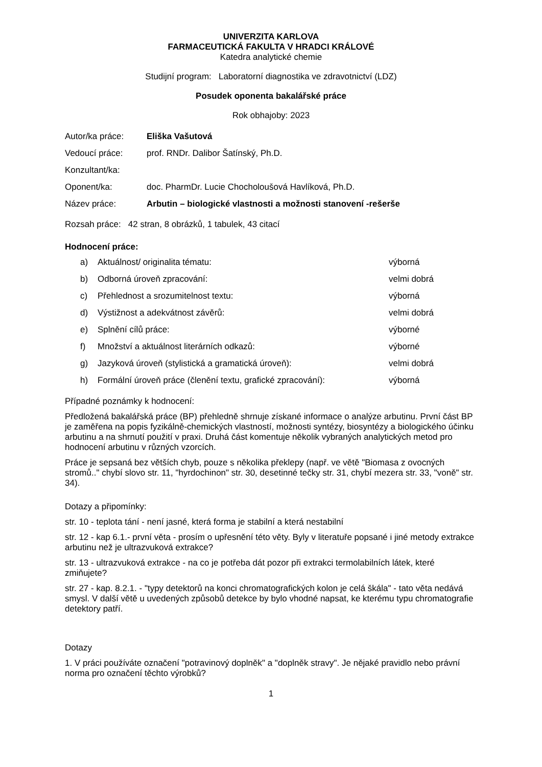UNIVERZITA KARLOVA
FARMACEUTICKÁ FAKULTA V HRADCI KRÁLOVÉ
Katedra analytické chemie
Studijní program: Laboratorní diagnostika ve zdravotnictví (LDZ)
Posudek oponenta bakalářské práce
Rok obhajoby: 2023
| Autor/ka práce: | Eliška Vašutová |
| Vedoucí práce: | prof. RNDr. Dalibor Šatínský, Ph.D. |
| Konzultant/ka: | |
| Oponent/ka: | doc. PharmDr. Lucie Chocholoušová Havlíková, Ph.D. |
| Název práce: | Arbutin – biologické vlastnosti a možnosti stanovení -rešerše |
Rozsah práce: 42 stran, 8 obrázků, 1 tabulek, 43 citací
Hodnocení práce:
| a) | Aktuálnost/ originalita tématu: | výborná |
| b) | Odborná úroveň zpracování: | velmi dobrá |
| c) | Přehlednost a srozumitelnost textu: | výborná |
| d) | Výstižnost a adekvátnost závěrů: | velmi dobrá |
| e) | Splnění cílů práce: | výborné |
| f) | Množství a aktuálnost literárních odkazů: | výborné |
| g) | Jazyková úroveň (stylistická a gramatická úroveň): | velmi dobrá |
| h) | Formální úroveň práce (členění textu, grafické zpracování): | výborná |
Případné poznámky k hodnocení:
Předložená bakalářská práce (BP) přehledně shrnuje získané informace o analýze arbutinu. První část BP je zaměřena na popis fyzikálně-chemických vlastností, možnosti syntézy, biosyntézy a biologického účinku arbutinu a na shrnutí použití v praxi. Druhá část komentuje několik vybraných analytických metod pro hodnocení arbutinu v různých vzorcích.
Práce je sepsaná bez větších chyb, pouze s několika překlepy (např. ve větě "Biomasa z ovocných stromů.." chybí slovo str. 11, "hyrdochinon" str. 30, desetinné tečky str. 31, chybí mezera str. 33, "voně" str. 34).
Dotazy a připomínky:
str. 10 - teplota tání - není jasné, která forma je stabilní a která nestabilní
str. 12 - kap 6.1.- první věta - prosím o upřesnění této věty. Byly v literatuře popsané i jiné metody extrakce arbutinu než je ultrazvuková extrakce?
str. 13 - ultrazvuková extrakce - na co je potřeba dát pozor při extrakci termolabilních látek, které zmiňujete?
str. 27 - kap. 8.2.1. - "typy detektorů na konci chromatografických kolon je celá škála" - tato věta nedává smysl. V další větě u uvedených způsobů detekce by bylo vhodné napsat, ke kterému typu chromatografie detektory patří.
Dotazy
1. V práci používáte označení "potravinový doplněk" a "doplněk stravy". Je nějaké pravidlo nebo právní norma pro označení těchto výrobků?
1